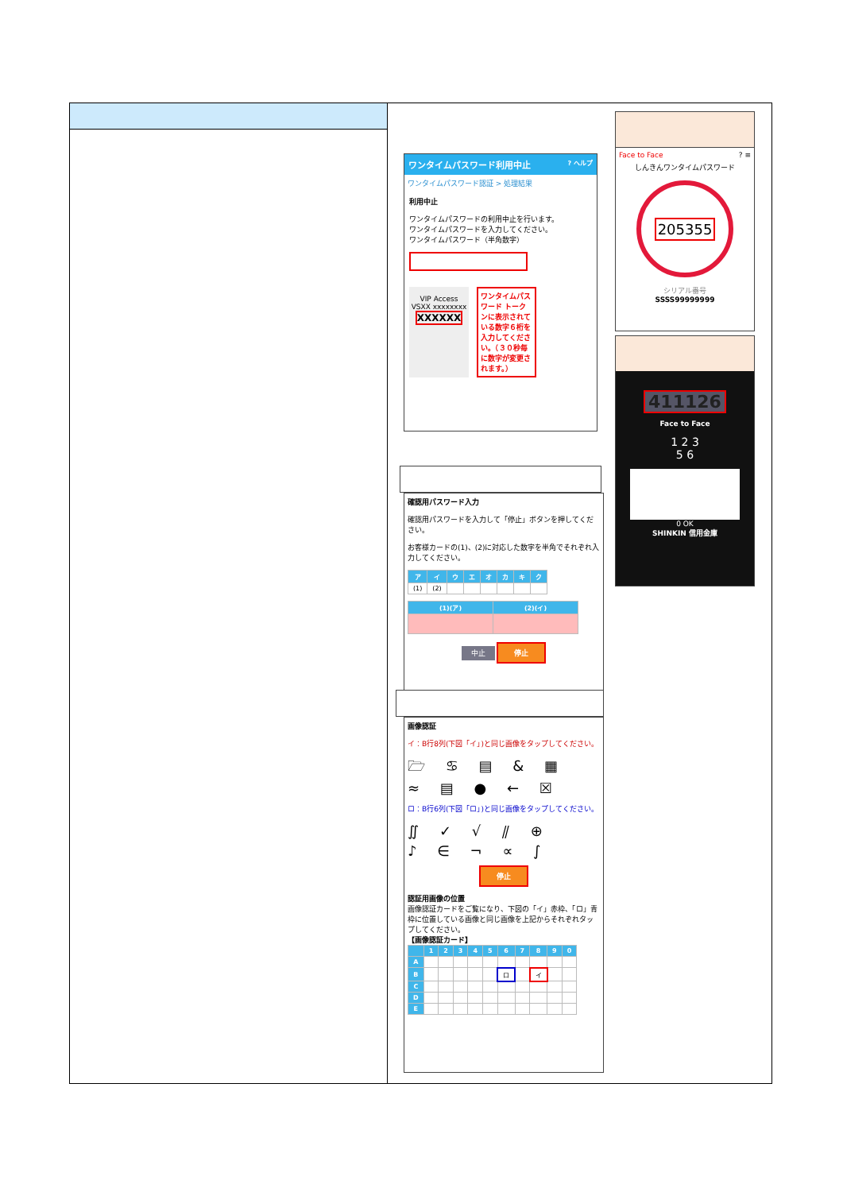ワンタイムパスワード利用中止 ? ヘルプ
ワンタイムパスワード認証 > 処理結果
利用中止
ワンタイムパスワードの利用中止を行います。
ワンタイムパスワードを入力してください。
ワンタイムパスワード（半角数字）
VIP Access
VSXX xxxxxxxx
XXXXXX
ワンタイムパスワード トークンに表示されている数字６桁を入力してください。（３０秒毎に数字が変更されます。）
Face to Face ? ≡
しんきんワンタイムパスワード
205355
シリアル番号
SSSS99999999
411126
Face to Face
1 2 3
5 6
0 OK
SHINKIN 信用金庫
確認用パスワード入力
確認用パスワードを入力して「停止」ボタンを押してください。
お客様カードの(1)、(2)に対応した数字を半角でそれぞれ入力してください。
| ア | イ | ウ | エ | オ | カ | キ | ク |
| --- | --- | --- | --- | --- | --- | --- | --- |
| (1) | (2) | | | | | | |
| (1)(ア) | (2)(イ) |
| --- | --- |
中止 停止
画像認証
イ：B行8列(下図「イ」)と同じ画像をタップしてください。
🗁 ♋ ▤ & ▦
≈ ▤ ● ← ☒
ロ：B行6列(下図「ロ」)と同じ画像をタップしてください。
∬ ✓ √ ⫽ ⊕
♪ ∈ ¬ ∝ ∫
停止
認証用画像の位置
画像認証カードをご覧になり、下図の「イ」赤枠、「ロ」青枠に位置している画像と同じ画像を上記からそれぞれタップしてください。
【画像認証カード】
| | 1 | 2 | 3 | 4 | 5 | 6 | 7 | 8 | 9 | 0 |
| --- | --- | --- | --- | --- | --- | --- | --- | --- | --- | --- |
| A | | | | | | | | | | |
| B | | | | | | ロ | | イ | | |
| C | | | | | | | | | | |
| D | | | | | | | | | | |
| E | | | | | | | | | | |